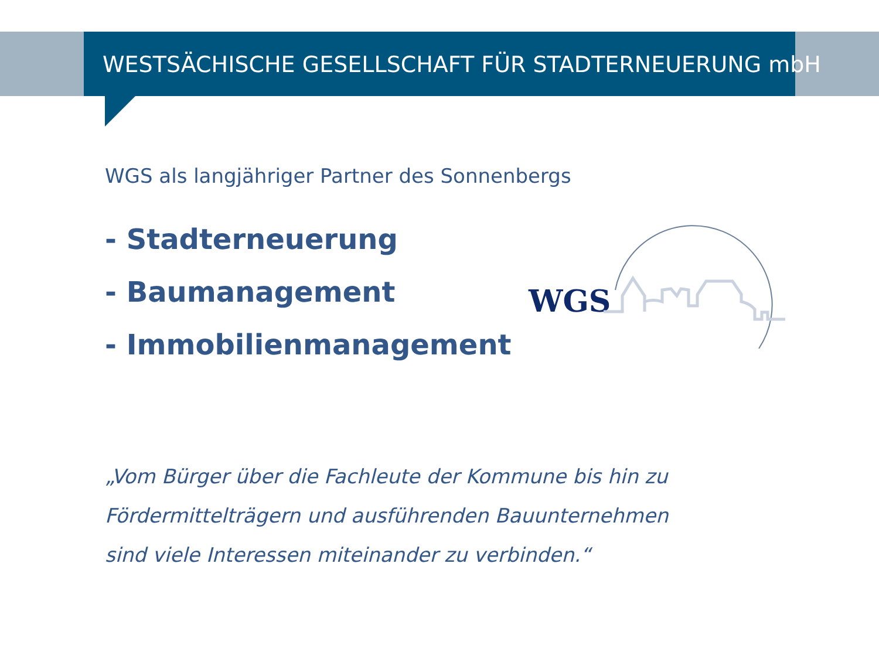WESTSÄCHISCHE GESELLSCHAFT FÜR STADTERNEUERUNG mbH
WGS als langjähriger Partner des Sonnenbergs
- Stadterneuerung
- Baumanagement
- Immobilienmanagement
„Vom Bürger über die Fachleute der Kommune bis hin zu
Fördermittelträgern und ausführenden Bauunternehmen
sind viele Interessen miteinander zu verbinden.“
WGS